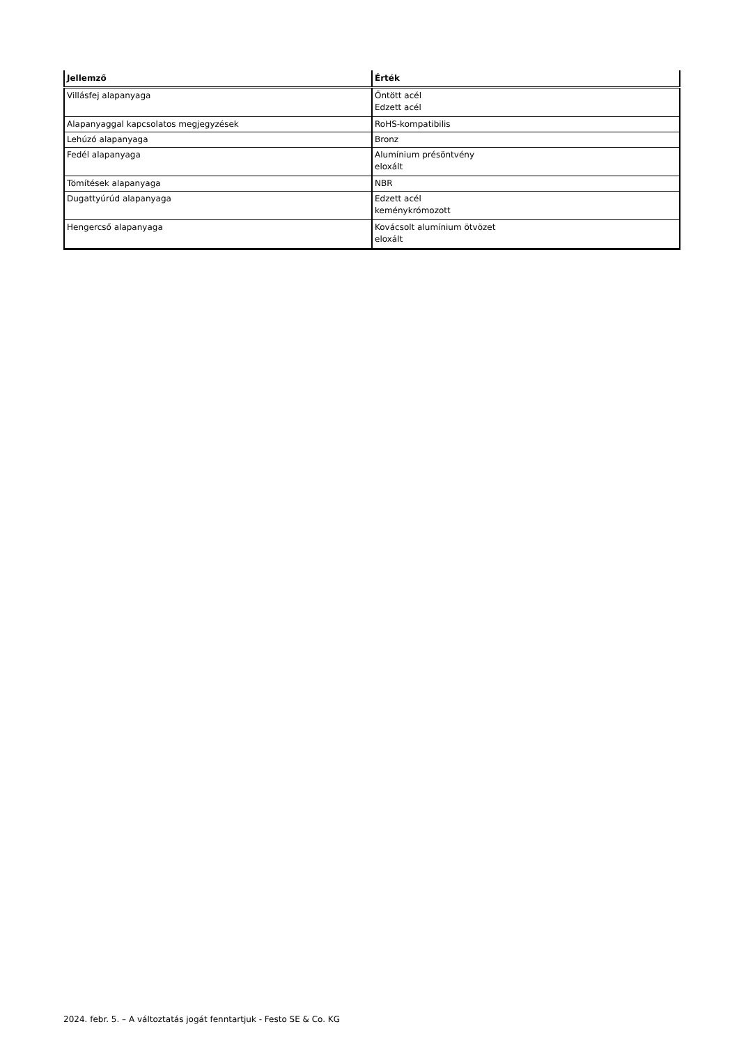| Jellemző | Érték |
| --- | --- |
| Villásfej alapanyaga | Öntött acél Edzett acél |
| Alapanyaggal kapcsolatos megjegyzések | RoHS-kompatibilis |
| Lehúzó alapanyaga | Bronz |
| Fedél alapanyaga | Alumínium présöntvény eloxált |
| Tömítések alapanyaga | NBR |
| Dugattyúrúd alapanyaga | Edzett acél keménykrómozott |
| Hengercső alapanyaga | Kovácsolt alumínium ötvözet eloxált |
2024. febr. 5. – A változtatás jogát fenntartjuk - Festo SE & Co. KG